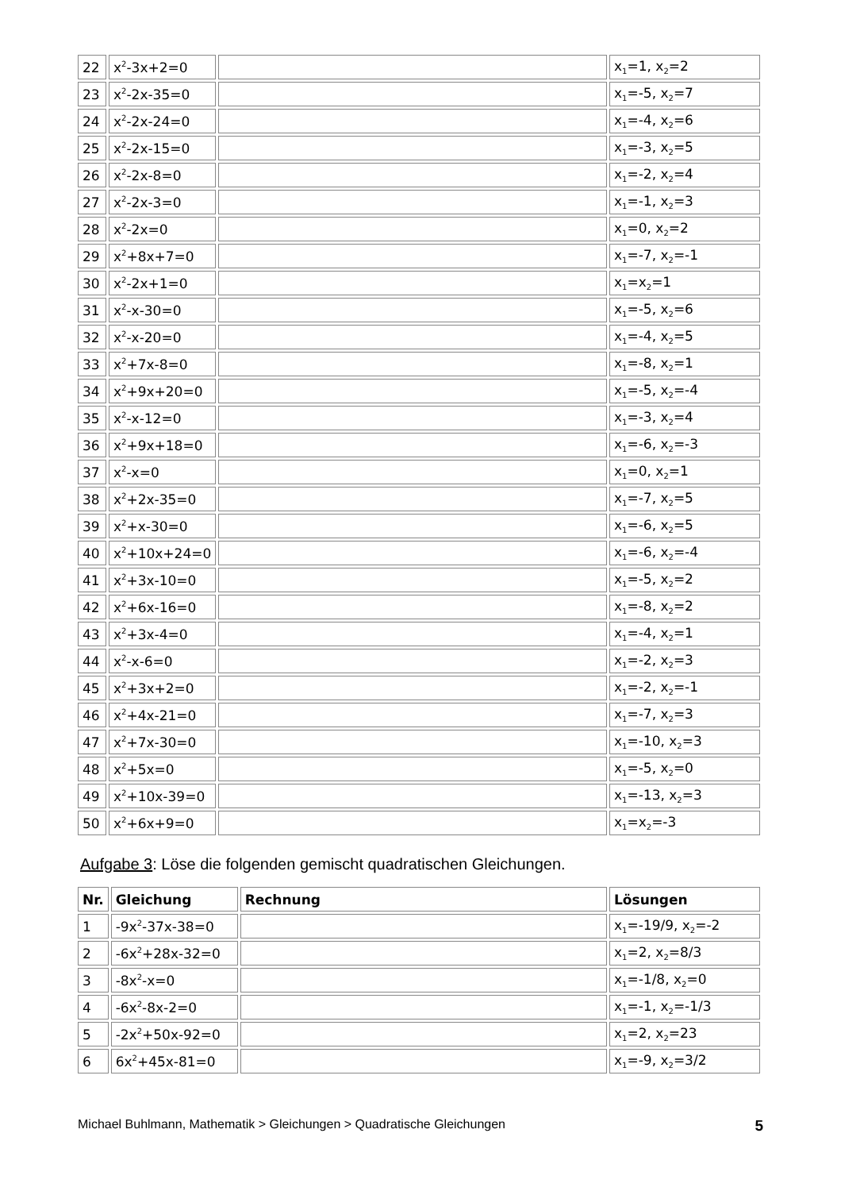| 22 | x<sup>2</sup>-3x+2=0 | | x<sub>1</sub>=1, x<sub>2</sub>=2 |
| 23 | x<sup>2</sup>-2x-35=0 | | x<sub>1</sub>=-5, x<sub>2</sub>=7 |
| 24 | x<sup>2</sup>-2x-24=0 | | x<sub>1</sub>=-4, x<sub>2</sub>=6 |
| 25 | x<sup>2</sup>-2x-15=0 | | x<sub>1</sub>=-3, x<sub>2</sub>=5 |
| 26 | x<sup>2</sup>-2x-8=0 | | x<sub>1</sub>=-2, x<sub>2</sub>=4 |
| 27 | x<sup>2</sup>-2x-3=0 | | x<sub>1</sub>=-1, x<sub>2</sub>=3 |
| 28 | x<sup>2</sup>-2x=0 | | x<sub>1</sub>=0, x<sub>2</sub>=2 |
| 29 | x<sup>2</sup>+8x+7=0 | | x<sub>1</sub>=-7, x<sub>2</sub>=-1 |
| 30 | x<sup>2</sup>-2x+1=0 | | x<sub>1</sub>=x<sub>2</sub>=1 |
| 31 | x<sup>2</sup>-x-30=0 | | x<sub>1</sub>=-5, x<sub>2</sub>=6 |
| 32 | x<sup>2</sup>-x-20=0 | | x<sub>1</sub>=-4, x<sub>2</sub>=5 |
| 33 | x<sup>2</sup>+7x-8=0 | | x<sub>1</sub>=-8, x<sub>2</sub>=1 |
| 34 | x<sup>2</sup>+9x+20=0 | | x<sub>1</sub>=-5, x<sub>2</sub>=-4 |
| 35 | x<sup>2</sup>-x-12=0 | | x<sub>1</sub>=-3, x<sub>2</sub>=4 |
| 36 | x<sup>2</sup>+9x+18=0 | | x<sub>1</sub>=-6, x<sub>2</sub>=-3 |
| 37 | x<sup>2</sup>-x=0 | | x<sub>1</sub>=0, x<sub>2</sub>=1 |
| 38 | x<sup>2</sup>+2x-35=0 | | x<sub>1</sub>=-7, x<sub>2</sub>=5 |
| 39 | x<sup>2</sup>+x-30=0 | | x<sub>1</sub>=-6, x<sub>2</sub>=5 |
| 40 | x<sup>2</sup>+10x+24=0 | | x<sub>1</sub>=-6, x<sub>2</sub>=-4 |
| 41 | x<sup>2</sup>+3x-10=0 | | x<sub>1</sub>=-5, x<sub>2</sub>=2 |
| 42 | x<sup>2</sup>+6x-16=0 | | x<sub>1</sub>=-8, x<sub>2</sub>=2 |
| 43 | x<sup>2</sup>+3x-4=0 | | x<sub>1</sub>=-4, x<sub>2</sub>=1 |
| 44 | x<sup>2</sup>-x-6=0 | | x<sub>1</sub>=-2, x<sub>2</sub>=3 |
| 45 | x<sup>2</sup>+3x+2=0 | | x<sub>1</sub>=-2, x<sub>2</sub>=-1 |
| 46 | x<sup>2</sup>+4x-21=0 | | x<sub>1</sub>=-7, x<sub>2</sub>=3 |
| 47 | x<sup>2</sup>+7x-30=0 | | x<sub>1</sub>=-10, x<sub>2</sub>=3 |
| 48 | x<sup>2</sup>+5x=0 | | x<sub>1</sub>=-5, x<sub>2</sub>=0 |
| 49 | x<sup>2</sup>+10x-39=0 | | x<sub>1</sub>=-13, x<sub>2</sub>=3 |
| 50 | x<sup>2</sup>+6x+9=0 | | x<sub>1</sub>=x<sub>2</sub>=-3 |
Aufgabe 3: Löse die folgenden gemischt quadratischen Gleichungen.
| Nr. | Gleichung | Rechnung | Lösungen |
| --- | --- | --- | --- |
| 1 | -9x<sup>2</sup>-37x-38=0 | | x<sub>1</sub>=-19/9, x<sub>2</sub>=-2 |
| 2 | -6x<sup>2</sup>+28x-32=0 | | x<sub>1</sub>=2, x<sub>2</sub>=8/3 |
| 3 | -8x<sup>2</sup>-x=0 | | x<sub>1</sub>=-1/8, x<sub>2</sub>=0 |
| 4 | -6x<sup>2</sup>-8x-2=0 | | x<sub>1</sub>=-1, x<sub>2</sub>=-1/3 |
| 5 | -2x<sup>2</sup>+50x-92=0 | | x<sub>1</sub>=2, x<sub>2</sub>=23 |
| 6 | 6x<sup>2</sup>+45x-81=0 | | x<sub>1</sub>=-9, x<sub>2</sub>=3/2 |
Michael Buhlmann, Mathematik > Gleichungen > Quadratische Gleichungen 5